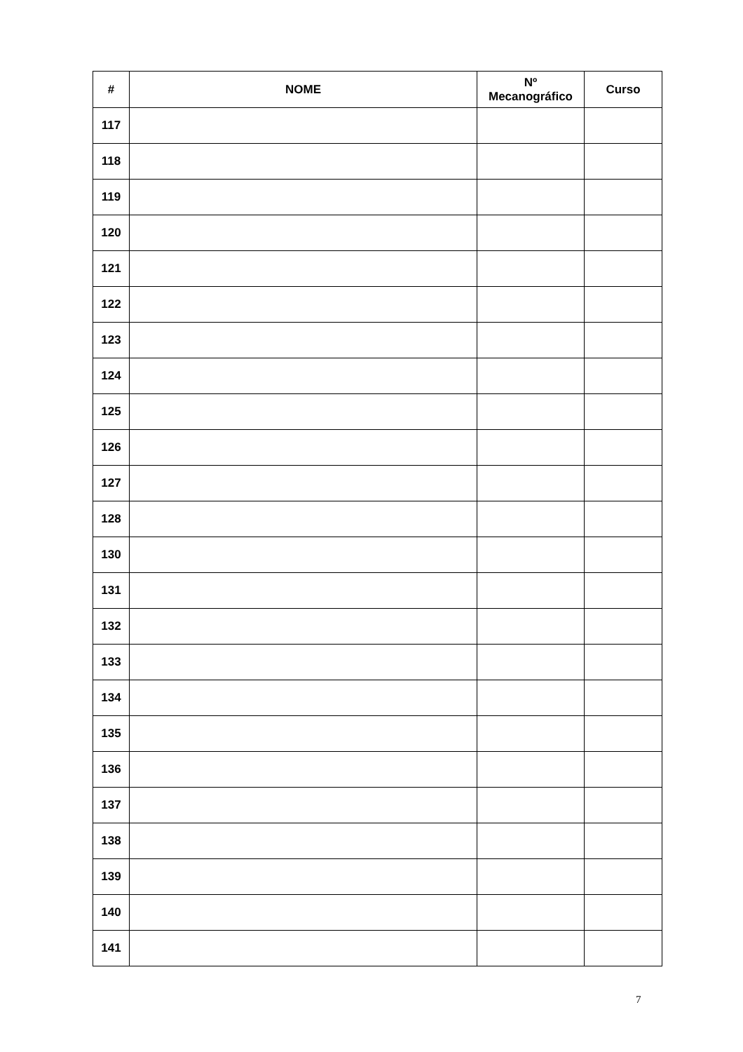| # | NOME | Nº Mecanográfico | Curso |
| --- | --- | --- | --- |
| 117 | | | |
| 118 | | | |
| 119 | | | |
| 120 | | | |
| 121 | | | |
| 122 | | | |
| 123 | | | |
| 124 | | | |
| 125 | | | |
| 126 | | | |
| 127 | | | |
| 128 | | | |
| 130 | | | |
| 131 | | | |
| 132 | | | |
| 133 | | | |
| 134 | | | |
| 135 | | | |
| 136 | | | |
| 137 | | | |
| 138 | | | |
| 139 | | | |
| 140 | | | |
| 141 | | | |
7